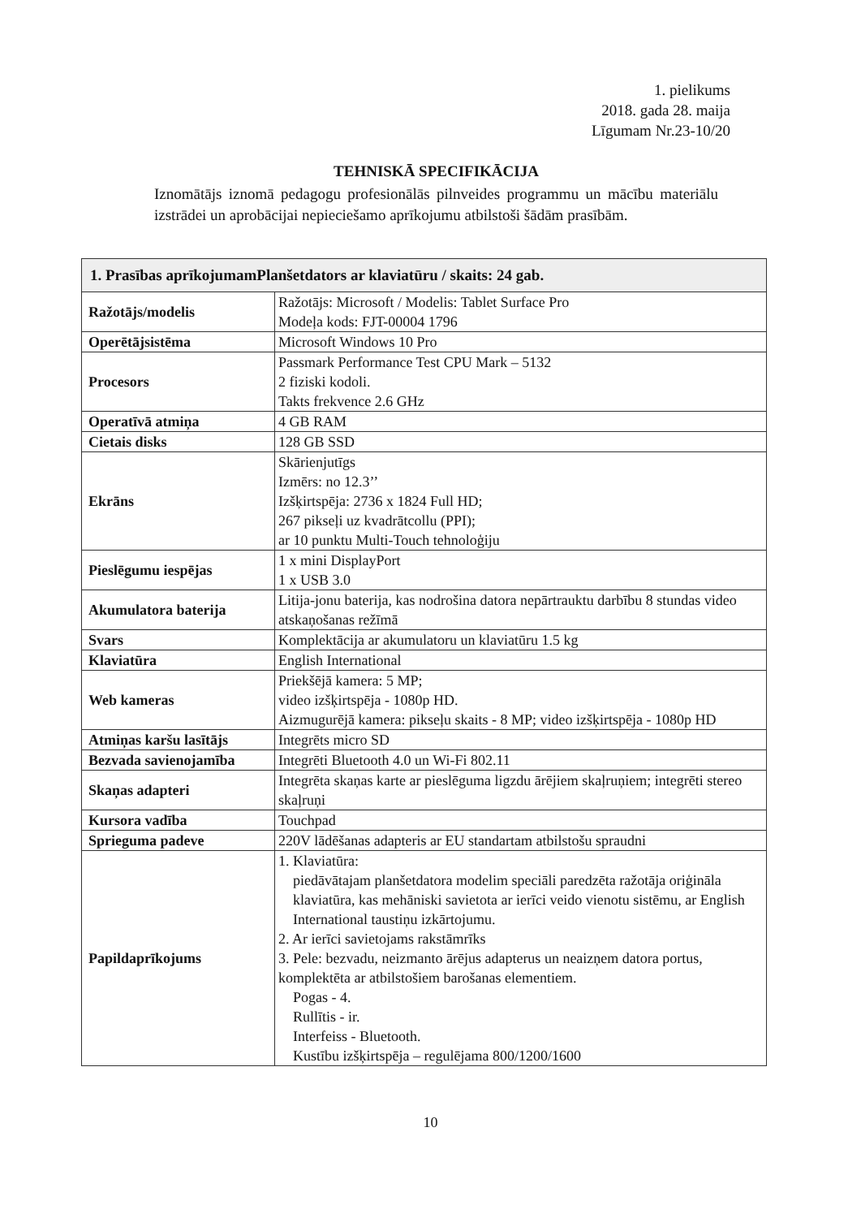1. pielikums
2018. gada 28. maija
Līgumam Nr.23-10/20
TEHNISKĀ SPECIFIKĀCIJA
Iznomātājs iznomā pedagogu profesionālās pilnveides programmu un mācību materiālu izstrādei un aprobācijai nepieciešamo aprīkojumu atbilstoši šādām prasībām.
| 1. Prasības aprīkojumamPlanšetdators ar klaviatūru / skaits: 24 gab. | |
| --- | --- |
| Ražotājs/modelis | Ražotājs: Microsoft / Modelis: Tablet Surface Pro Modeļa kods: FJT-00004 1796 |
| Operētājsistēma | Microsoft Windows 10 Pro |
| Procesors | Passmark Performance Test CPU Mark – 5132 2 fiziski kodoli. Takts frekvence 2.6 GHz |
| Operatīvā atmiņa | 4 GB RAM |
| Cietais disks | 128 GB SSD |
| Ekrāns | Skārienjutīgs Izmērs: no 12.3’’ Izšķirtspēja: 2736 x 1824 Full HD; 267 pikseļi uz kvadrātcollu (PPI); ar 10 punktu Multi-Touch tehnoloģiju |
| Pieslēgumu iespējas | 1 x mini DisplayPort 1 x USB 3.0 |
| Akumulatora baterija | Litija-jonu baterija, kas nodrošina datora nepārtrauktu darbību 8 stundas video atskaņošanas režīmā |
| Svars | Komplektācija ar akumulatoru un klaviatūru 1.5 kg |
| Klaviatūra | English International |
| Web kameras | Priekšējā kamera: 5 MP; video izšķirtspēja - 1080p HD. Aizmugurējā kamera: pikseļu skaits - 8 MP; video izšķirtspēja - 1080p HD |
| Atmiņas karšu lasītājs | Integrēts micro SD |
| Bezvada savienojamība | Integrēti Bluetooth 4.0 un Wi-Fi 802.11 |
| Skaņas adapteri | Integrēta skaņas karte ar pieslēguma ligzdu ārējiem skaļruņiem; integrēti stereo skaļruņi |
| Kursora vadība | Touchpad |
| Sprieguma padeve | 220V lādēšanas adapteris ar EU standartam atbilstošu spraudni |
| Papildaprīkojums | 1. Klaviatūra: piedāvātajam planšetdatora modelim speciāli paredzēta ražotāja oriģināla klaviatūra, kas mehāniski savietota ar ierīci veido vienotu sistēmu, ar English International taustiņu izkārtojumu. 2. Ar ierīci savietojams rakstāmrīks 3. Pele: bezvadu, neizmanto ārējus adapterus un neaizņem datora portus, komplektēta ar atbilstošiem barošanas elementiem. Pogas - 4. Rullītis - ir. Interfeiss - Bluetooth. Kustību izšķirtspēja – regulējama 800/1200/1600 |
10